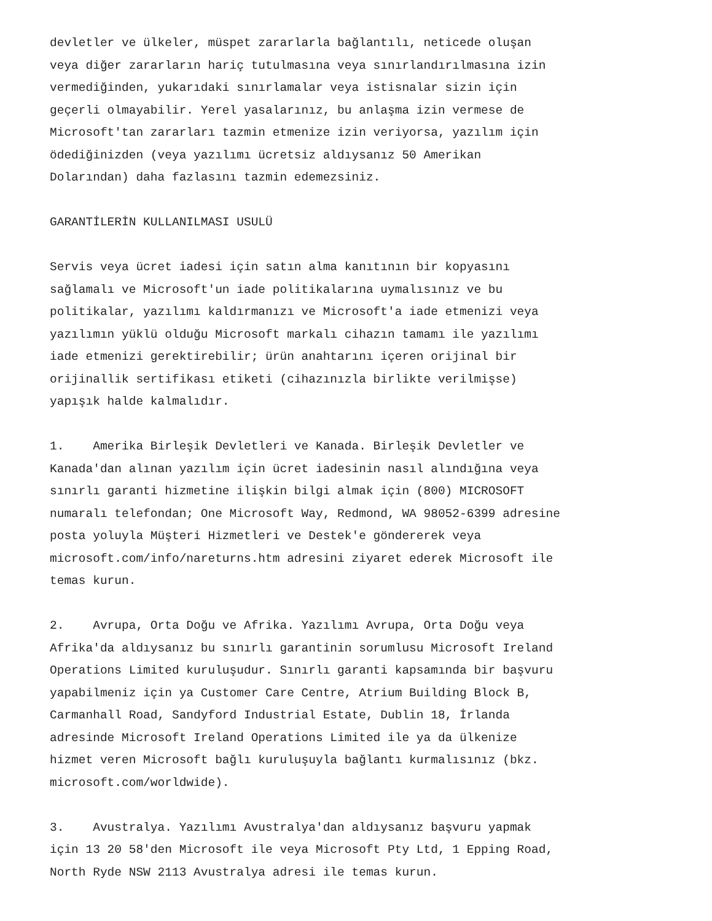devletler ve ülkeler, müspet zararlarla bağlantılı, neticede oluşan veya diğer zararların hariç tutulmasına veya sınırlandırılmasına izin vermediğinden, yukarıdaki sınırlamalar veya istisnalar sizin için geçerli olmayabilir. Yerel yasalarınız, bu anlaşma izin vermese de Microsoft'tan zararları tazmin etmenize izin veriyorsa, yazılım için ödediğinizden (veya yazılımı ücretsiz aldıysanız 50 Amerikan Dolarından) daha fazlasını tazmin edemezsiniz.
GARANTİLERİN KULLANILMASI USULÜ
Servis veya ücret iadesi için satın alma kanıtının bir kopyasını sağlamalı ve Microsoft'un iade politikalarına uymalısınız ve bu politikalar, yazılımı kaldırmanızı ve Microsoft'a iade etmenizi veya yazılımın yüklü olduğu Microsoft markalı cihazın tamamı ile yazılımı iade etmenizi gerektirebilir; ürün anahtarını içeren orijinal bir orijinallik sertifikası etiketi (cihazınızla birlikte verilmişse) yapışık halde kalmalıdır.
1. Amerika Birleşik Devletleri ve Kanada. Birleşik Devletler ve Kanada'dan alınan yazılım için ücret iadesinin nasıl alındığına veya sınırlı garanti hizmetine ilişkin bilgi almak için (800) MICROSOFT numaralı telefondan; One Microsoft Way, Redmond, WA 98052-6399 adresine posta yoluyla Müşteri Hizmetleri ve Destek'e göndererek veya microsoft.com/info/nareturns.htm adresini ziyaret ederek Microsoft ile temas kurun.
2. Avrupa, Orta Doğu ve Afrika. Yazılımı Avrupa, Orta Doğu veya Afrika'da aldıysanız bu sınırlı garantinin sorumlusu Microsoft Ireland Operations Limited kuruluşudur. Sınırlı garanti kapsamında bir başvuru yapabilmeniz için ya Customer Care Centre, Atrium Building Block B, Carmanhall Road, Sandyford Industrial Estate, Dublin 18, İrlanda adresinde Microsoft Ireland Operations Limited ile ya da ülkenize hizmet veren Microsoft bağlı kuruluşuyla bağlantı kurmalısınız (bkz. microsoft.com/worldwide).
3. Avustralya. Yazılımı Avustralya'dan aldıysanız başvuru yapmak için 13 20 58'den Microsoft ile veya Microsoft Pty Ltd, 1 Epping Road, North Ryde NSW 2113 Avustralya adresi ile temas kurun.